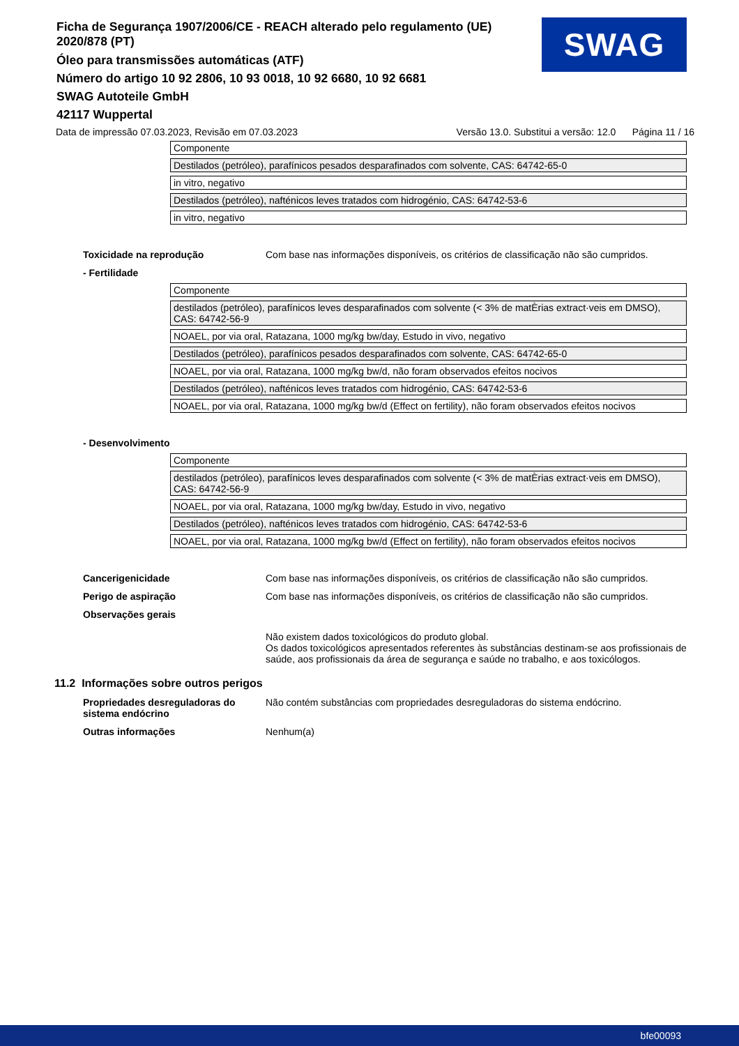Ficha de Segurança 1907/2006/CE - REACH alterado pelo regulamento (UE) 2020/878 (PT)
Óleo para transmissões automáticas (ATF)
Número do artigo 10 92 2806, 10 93 0018, 10 92 6680, 10 92 6681
SWAG Autoteile GmbH
42117 Wuppertal
SWAG
Data de impressão 07.03.2023, Revisão em 07.03.2023 Versão 13.0. Substitui a versão: 12.0 Página 11 / 16
| Componente |
| Destilados (petróleo), parafínicos pesados desparafinados com solvente, CAS: 64742-65-0 |
| in vitro, negativo |
| Destilados (petróleo), nafténicos leves tratados com hidrogénio, CAS: 64742-53-6 |
| in vitro, negativo |
Toxicidade na reprodução Com base nas informações disponíveis, os critérios de classificação não são cumpridos.
- Fertilidade
| Componente |
| destilados (petróleo), parafínicos leves desparafinados com solvente (< 3% de matÈrias extract·veis em DMSO), CAS: 64742-56-9 |
| NOAEL, por via oral, Ratazana, 1000 mg/kg bw/day, Estudo in vivo, negativo |
| Destilados (petróleo), parafínicos pesados desparafinados com solvente, CAS: 64742-65-0 |
| NOAEL, por via oral, Ratazana, 1000 mg/kg bw/d, não foram observados efeitos nocivos |
| Destilados (petróleo), nafténicos leves tratados com hidrogénio, CAS: 64742-53-6 |
| NOAEL, por via oral, Ratazana, 1000 mg/kg bw/d (Effect on fertility), não foram observados efeitos nocivos |
- Desenvolvimento
| Componente |
| destilados (petróleo), parafínicos leves desparafinados com solvente (< 3% de matÈrias extract·veis em DMSO), CAS: 64742-56-9 |
| NOAEL, por via oral, Ratazana, 1000 mg/kg bw/day, Estudo in vivo, negativo |
| Destilados (petróleo), nafténicos leves tratados com hidrogénio, CAS: 64742-53-6 |
| NOAEL, por via oral, Ratazana, 1000 mg/kg bw/d (Effect on fertility), não foram observados efeitos nocivos |
Cancerigenicidade Com base nas informações disponíveis, os critérios de classificação não são cumpridos.
Perigo de aspiração Com base nas informações disponíveis, os critérios de classificação não são cumpridos.
Observações gerais
Não existem dados toxicológicos do produto global.
Os dados toxicológicos apresentados referentes às substâncias destinam-se aos profissionais de saúde, aos profissionais da área de segurança e saúde no trabalho, e aos toxicólogos.
11.2 Informações sobre outros perigos
Propriedades desreguladoras do sistema endócrino
Não contém substâncias com propriedades desreguladoras do sistema endócrino.
Outras informações Nenhum(a)
bfe00093